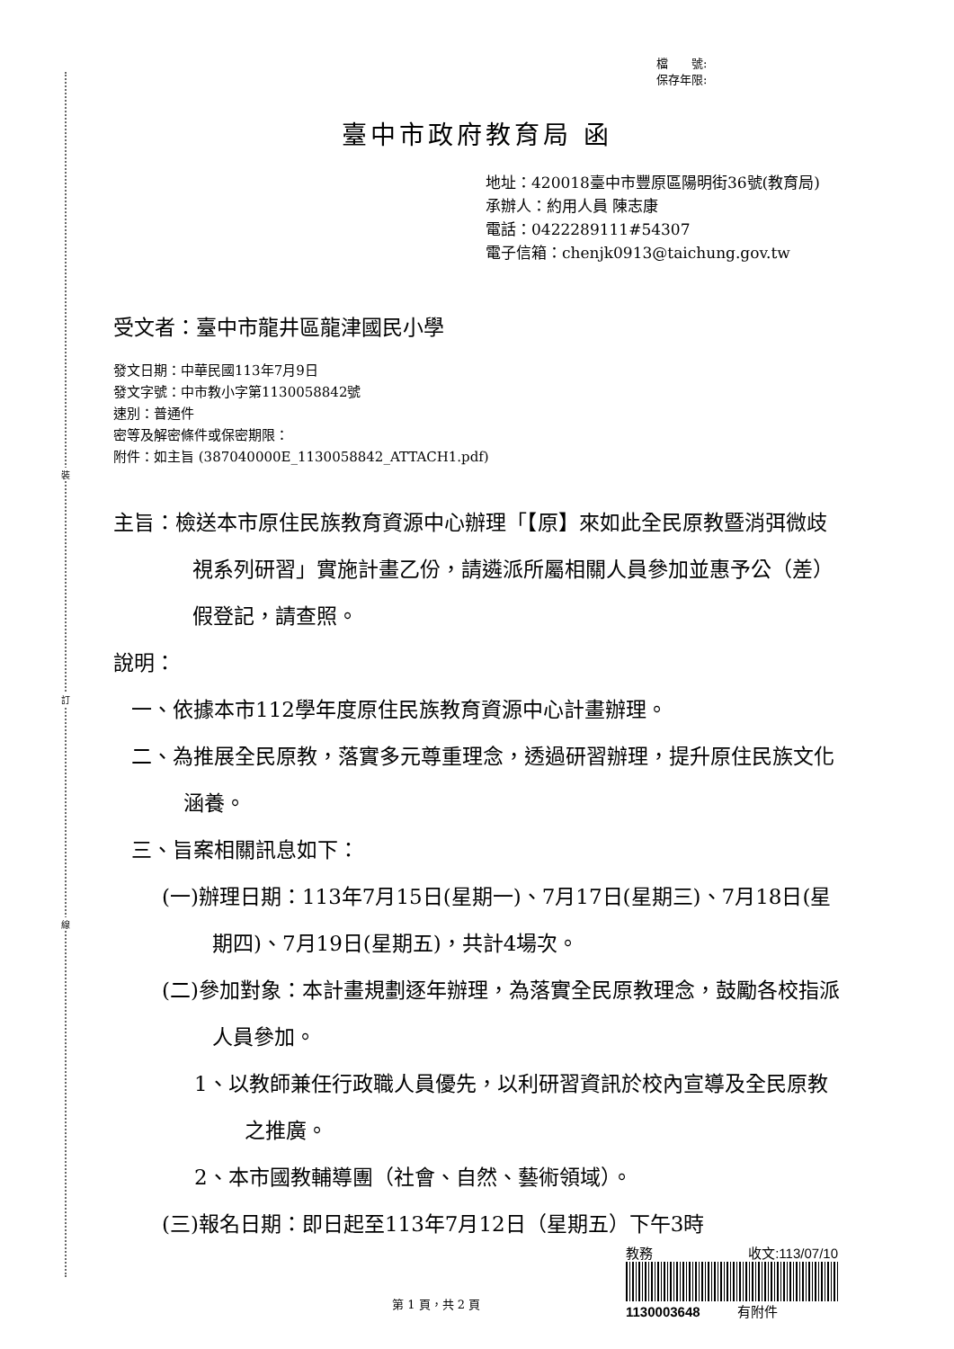裝
訂
線
檔　　號:
保存年限:
臺中市政府教育局 函
地址：420018臺中市豐原區陽明街36號(教育局)
承辦人：約用人員 陳志康
電話：0422289111#54307
電子信箱：chenjk0913@taichung.gov.tw
受文者：臺中市龍井區龍津國民小學
發文日期：中華民國113年7月9日
發文字號：中市教小字第1130058842號
速別：普通件
密等及解密條件或保密期限：
附件：如主旨 (387040000E_1130058842_ATTACH1.pdf)
主旨：檢送本市原住民族教育資源中心辦理「【原】來如此全民原教暨消弭微歧視系列研習」實施計畫乙份，請遴派所屬相關人員參加並惠予公（差）假登記，請查照。
說明：
一、依據本市112學年度原住民族教育資源中心計畫辦理。
二、為推展全民原教，落實多元尊重理念，透過研習辦理，提升原住民族文化涵養。
三、旨案相關訊息如下：
(一)辦理日期：113年7月15日(星期一)、7月17日(星期三)、7月18日(星期四)、7月19日(星期五)，共計4場次。
(二)參加對象：本計畫規劃逐年辦理，為落實全民原教理念，鼓勵各校指派人員參加。
1、以教師兼任行政職人員優先，以利研習資訊於校內宣導及全民原教之推廣。
2、本市國教輔導團（社會、自然、藝術領域）。
(三)報名日期：即日起至113年7月12日（星期五）下午3時
第 1 頁，共 2 頁
教務 收文:113/07/10
1130003648 有附件